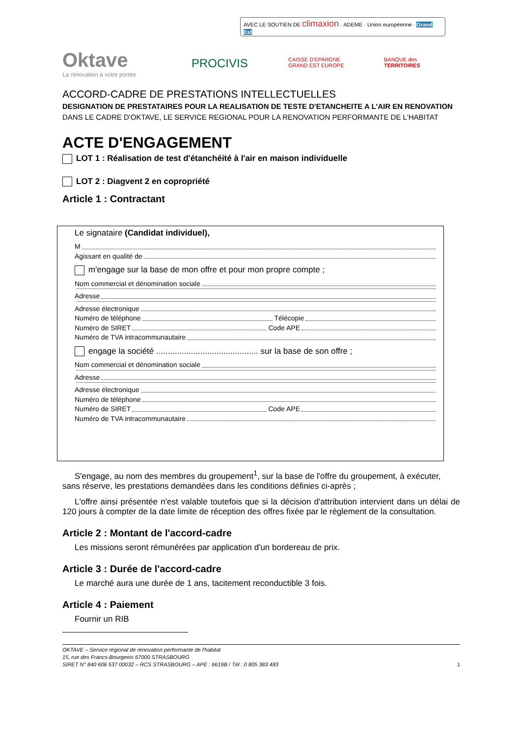AVEC LE SOUTIEN DE climaxion · ADEME · Union européenne · Grand Est
Oktave
La rénovation à votre portée
PROCIVIS
CAISSE D'EPARGNE
GRAND EST EUROPE
BANQUE des
TERRITOIRES
ACCORD-CADRE DE PRESTATIONS INTELLECTUELLES
DESIGNATION DE PRESTATAIRES POUR LA REALISATION DE TESTE D'ETANCHEITE A L'AIR EN RENOVATION
DANS LE CADRE D'OKTAVE, LE SERVICE REGIONAL POUR LA RENOVATION PERFORMANTE DE L'HABITAT
ACTE D'ENGAGEMENT
LOT 1 : Réalisation de test d'étanchéité à l'air en maison individuelle
LOT 2 : Diagvent 2 en copropriété
Article 1 : Contractant
Le signataire (Candidat individuel),
M
Agissant en qualité de
m'engage sur la base de mon offre et pour mon propre compte ;
Nom commercial et dénomination sociale
Adresse
Adresse électronique
Numéro de téléphone Télécopie
Numéro de SIRET Code APE
Numéro de TVA intracommunautaire
engage la société ............................................ sur la base de son offre ;
Nom commercial et dénomination sociale
Adresse
Adresse électronique
Numéro de téléphone
Numéro de SIRET Code APE
Numéro de TVA intracommunautaire
S'engage, au nom des membres du groupement<sup>1</sup>, sur la base de l'offre du groupement, à exécuter, sans réserve, les prestations demandées dans les conditions définies ci-après ;
L'offre ainsi présentée n'est valable toutefois que si la décision d'attribution intervient dans un délai de 120 jours à compter de la date limite de réception des offres fixée par le règlement de la consultation.
Article 2 : Montant de l'accord-cadre
Les missions seront rémunérées par application d'un bordereau de prix.
Article 3 : Durée de l'accord-cadre
Le marché aura une durée de 1 ans, tacitement reconductible 3 fois.
Article 4 : Paiement
Fournir un RIB
OKTAVE – Service régional de rénovation performante de l'habitat
15, rue des Francs-Bourgeois 67000 STRASBOURG
SIRET N° 840 606 537 00032 – RCS STRASBOURG – APE : 6619B / Tél : 0 805 383 483 1